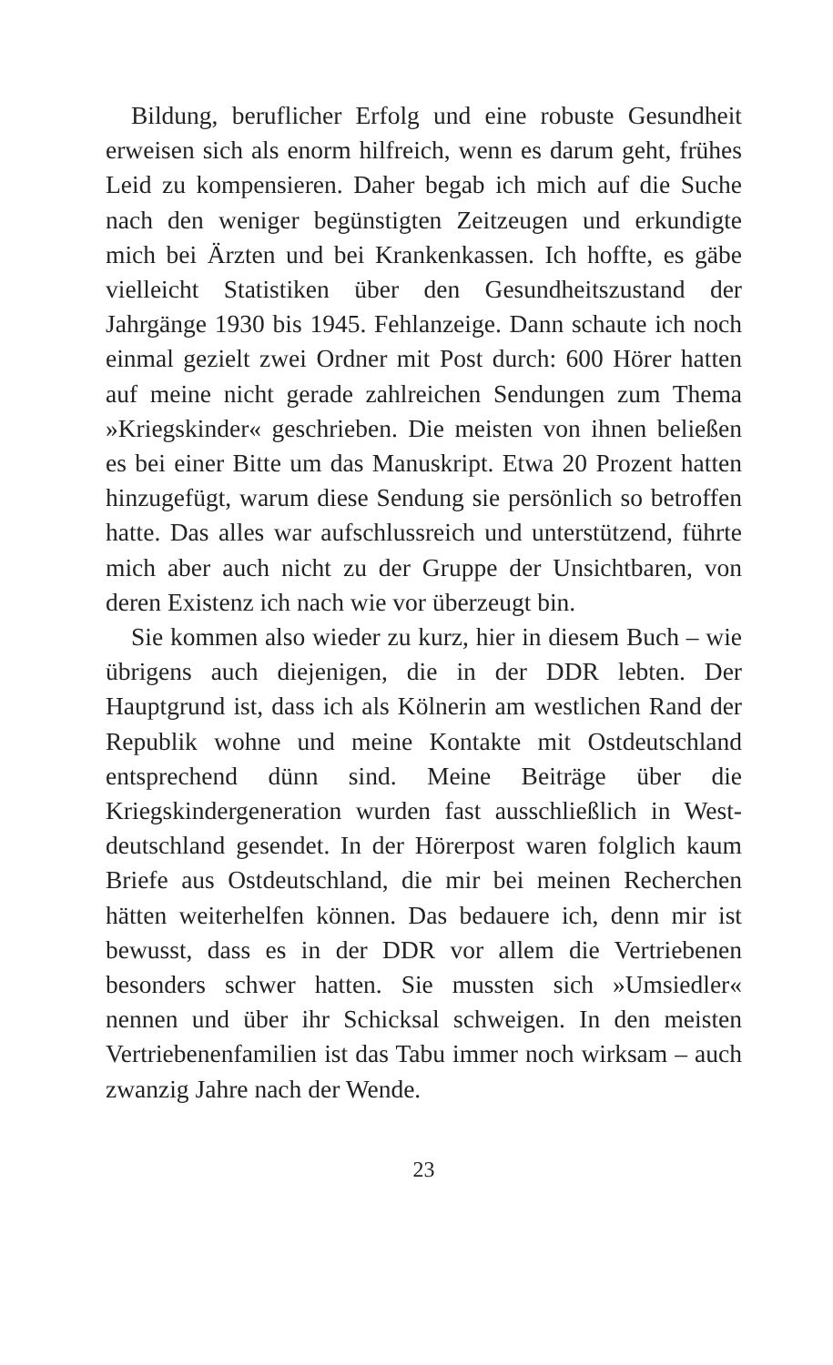Bildung, beruflicher Erfolg und eine robuste Gesundheit erweisen sich als enorm hilfreich, wenn es darum geht, frühes Leid zu kompensieren. Daher begab ich mich auf die Suche nach den weniger begünstigten Zeitzeugen und er­kundigte mich bei Ärzten und bei Krankenkassen. Ich hoffte, es gäbe vielleicht Statistiken über den Gesundheits­zustand der Jahrgänge 1930 bis 1945. Fehlanzeige. Dann schaute ich noch einmal gezielt zwei Ordner mit Post durch: 600 Hörer hatten auf meine nicht gerade zahlreichen Sen­dungen zum Thema »Kriegskinder« geschrieben. Die meis­ten von ihnen beließen es bei einer Bitte um das Manu­skript. Etwa 20 Prozent hatten hinzugefügt, warum diese Sendung sie persönlich so betroffen hatte. Das alles war aufschlussreich und unterstützend, führte mich aber auch nicht zu der Gruppe der Unsichtbaren, von deren Existenz ich nach wie vor überzeugt bin.
Sie kommen also wieder zu kurz, hier in diesem Buch – wie übrigens auch diejenigen, die in der DDR lebten. Der Hauptgrund ist, dass ich als Kölnerin am westlichen Rand der Republik wohne und meine Kontakte mit Ostdeutsch­land entsprechend dünn sind. Meine Beiträge über die Kriegskindergeneration wurden fast ausschließlich in West­deutschland gesendet. In der Hörerpost waren folglich kaum Briefe aus Ostdeutschland, die mir bei meinen Re­cherchen hätten weiterhelfen können. Das bedauere ich, denn mir ist bewusst, dass es in der DDR vor allem die Ver­triebenen besonders schwer hatten. Sie mussten sich »Um­siedler« nennen und über ihr Schicksal schweigen. In den meisten Vertriebenenfamilien ist das Tabu immer noch wirksam – auch zwanzig Jahre nach der Wende.
23